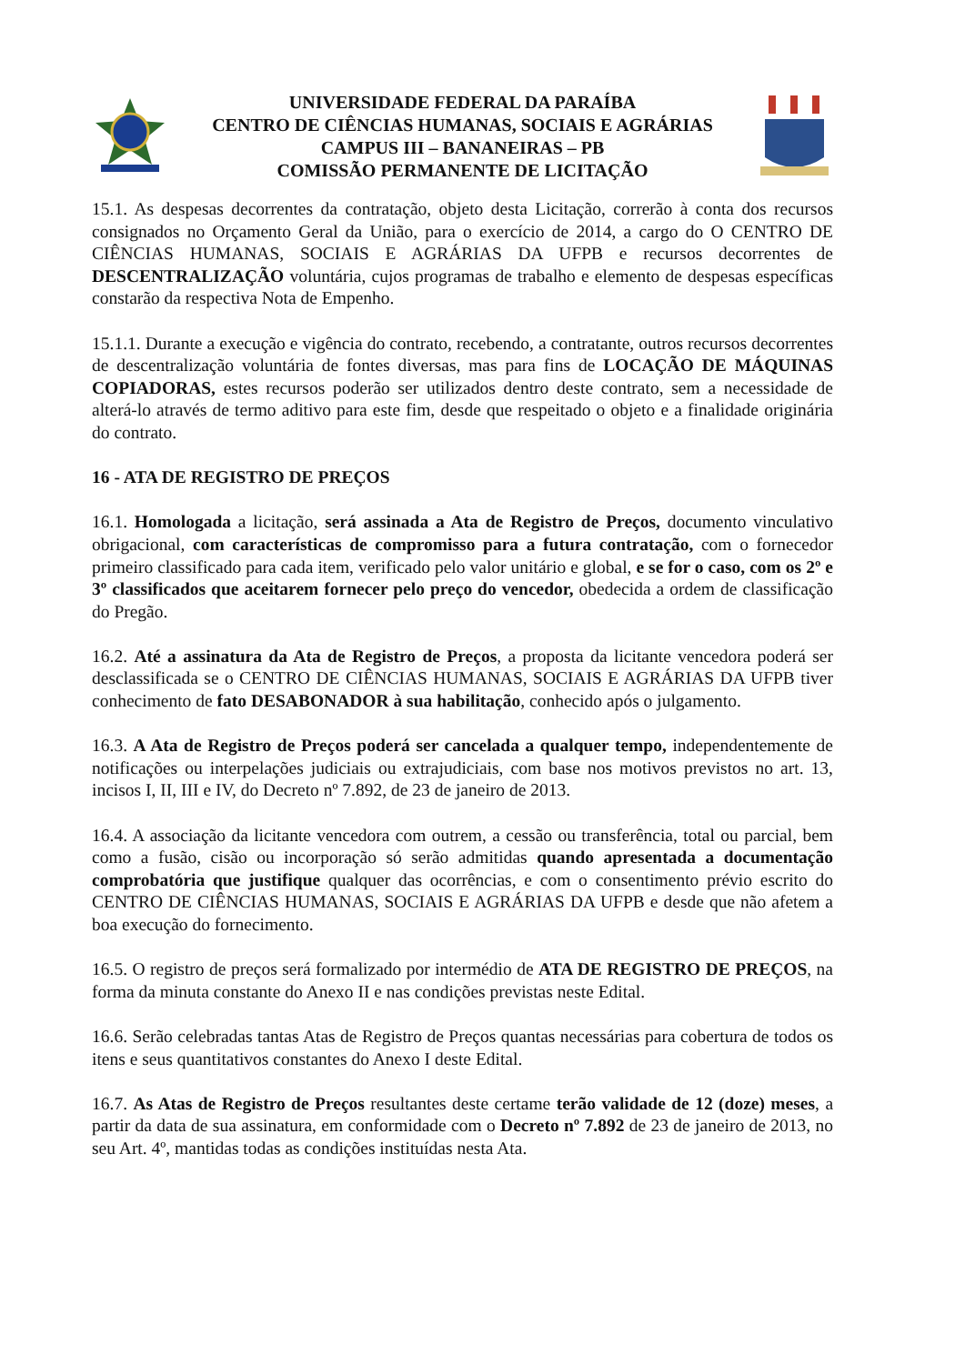UNIVERSIDADE FEDERAL DA PARAÍBA
CENTRO DE CIÊNCIAS HUMANAS, SOCIAIS E AGRÁRIAS
CAMPUS III – BANANEIRAS – PB
COMISSÃO PERMANENTE DE LICITAÇÃO
15.1. As despesas decorrentes da contratação, objeto desta Licitação, correrão à conta dos recursos consignados no Orçamento Geral da União, para o exercício de 2014, a cargo do O CENTRO DE CIÊNCIAS HUMANAS, SOCIAIS E AGRÁRIAS DA UFPB e recursos decorrentes de DESCENTRALIZAÇÃO voluntária, cujos programas de trabalho e elemento de despesas específicas constarão da respectiva Nota de Empenho.
15.1.1. Durante a execução e vigência do contrato, recebendo, a contratante, outros recursos decorrentes de descentralização voluntária de fontes diversas, mas para fins de LOCAÇÃO DE MÁQUINAS COPIADORAS, estes recursos poderão ser utilizados dentro deste contrato, sem a necessidade de alterá-lo através de termo aditivo para este fim, desde que respeitado o objeto e a finalidade originária do contrato.
16 - ATA DE REGISTRO DE PREÇOS
16.1. Homologada a licitação, será assinada a Ata de Registro de Preços, documento vinculativo obrigacional, com características de compromisso para a futura contratação, com o fornecedor primeiro classificado para cada item, verificado pelo valor unitário e global, e se for o caso, com os 2º e 3º classificados que aceitarem fornecer pelo preço do vencedor, obedecida a ordem de classificação do Pregão.
16.2. Até a assinatura da Ata de Registro de Preços, a proposta da licitante vencedora poderá ser desclassificada se o CENTRO DE CIÊNCIAS HUMANAS, SOCIAIS E AGRÁRIAS DA UFPB tiver conhecimento de fato DESABONADOR à sua habilitação, conhecido após o julgamento.
16.3. A Ata de Registro de Preços poderá ser cancelada a qualquer tempo, independentemente de notificações ou interpelações judiciais ou extrajudiciais, com base nos motivos previstos no art. 13, incisos I, II, III e IV, do Decreto nº 7.892, de 23 de janeiro de 2013.
16.4. A associação da licitante vencedora com outrem, a cessão ou transferência, total ou parcial, bem como a fusão, cisão ou incorporação só serão admitidas quando apresentada a documentação comprobatória que justifique qualquer das ocorrências, e com o consentimento prévio escrito do CENTRO DE CIÊNCIAS HUMANAS, SOCIAIS E AGRÁRIAS DA UFPB e desde que não afetem a boa execução do fornecimento.
16.5. O registro de preços será formalizado por intermédio de ATA DE REGISTRO DE PREÇOS, na forma da minuta constante do Anexo II e nas condições previstas neste Edital.
16.6. Serão celebradas tantas Atas de Registro de Preços quantas necessárias para cobertura de todos os itens e seus quantitativos constantes do Anexo I deste Edital.
16.7. As Atas de Registro de Preços resultantes deste certame terão validade de 12 (doze) meses, a partir da data de sua assinatura, em conformidade com o Decreto nº 7.892 de 23 de janeiro de 2013, no seu Art. 4º, mantidas todas as condições instituídas nesta Ata.